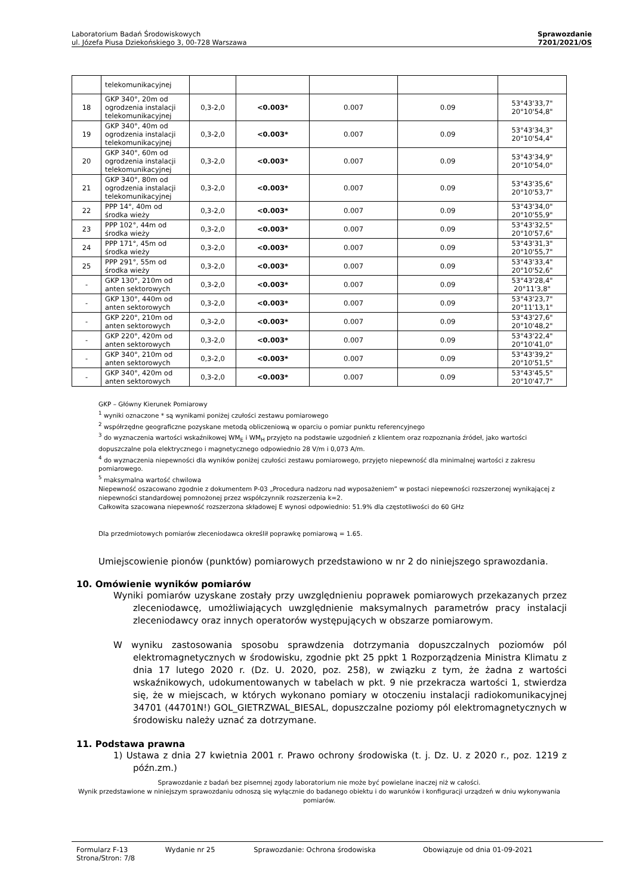Laboratorium Badań Środowiskowych
ul. Józefa Piusa Dziekońskiego 3, 00-728 Warszawa
Sprawozdanie
7201/2021/OS
| | telekomunikacyjnej | | | | | |
| 18 | GKP 340°, 20m od ogrodzenia instalacji telekomunikacyjnej | 0,3-2,0 | <0.003* | 0.007 | 0.09 | 53°43'33,7" 20°10'54,8" |
| 19 | GKP 340°, 40m od ogrodzenia instalacji telekomunikacyjnej | 0,3-2,0 | <0.003* | 0.007 | 0.09 | 53°43'34,3" 20°10'54,4" |
| 20 | GKP 340°, 60m od ogrodzenia instalacji telekomunikacyjnej | 0,3-2,0 | <0.003* | 0.007 | 0.09 | 53°43'34,9" 20°10'54,0" |
| 21 | GKP 340°, 80m od ogrodzenia instalacji telekomunikacyjnej | 0,3-2,0 | <0.003* | 0.007 | 0.09 | 53°43'35,6" 20°10'53,7" |
| 22 | PPP 14°, 40m od środka wieży | 0,3-2,0 | <0.003* | 0.007 | 0.09 | 53°43'34,0" 20°10'55,9" |
| 23 | PPP 102°, 44m od środka wieży | 0,3-2,0 | <0.003* | 0.007 | 0.09 | 53°43'32,5" 20°10'57,6" |
| 24 | PPP 171°, 45m od środka wieży | 0,3-2,0 | <0.003* | 0.007 | 0.09 | 53°43'31,3" 20°10'55,7" |
| 25 | PPP 291°, 55m od środka wieży | 0,3-2,0 | <0.003* | 0.007 | 0.09 | 53°43'33,4" 20°10'52,6" |
| - | GKP 130°, 210m od anten sektorowych | 0,3-2,0 | <0.003* | 0.007 | 0.09 | 53°43'28,4" 20°11'3,8" |
| - | GKP 130°, 440m od anten sektorowych | 0,3-2,0 | <0.003* | 0.007 | 0.09 | 53°43'23,7" 20°11'13,1" |
| - | GKP 220°, 210m od anten sektorowych | 0,3-2,0 | <0.003* | 0.007 | 0.09 | 53°43'27,6" 20°10'48,2" |
| - | GKP 220°, 420m od anten sektorowych | 0,3-2,0 | <0.003* | 0.007 | 0.09 | 53°43'22,4" 20°10'41,0" |
| - | GKP 340°, 210m od anten sektorowych | 0,3-2,0 | <0.003* | 0.007 | 0.09 | 53°43'39,2" 20°10'51,5" |
| - | GKP 340°, 420m od anten sektorowych | 0,3-2,0 | <0.003* | 0.007 | 0.09 | 53°43'45,5" 20°10'47,7" |
GKP – Główny Kierunek Pomiarowy
<sup>1</sup> wyniki oznaczone * są wynikami poniżej czułości zestawu pomiarowego
<sup>2</sup> współrzędne geograficzne pozyskane metodą obliczeniową w oparciu o pomiar punktu referencyjnego
<sup>3</sup> do wyznaczenia wartości wskaźnikowej WM<sub>E</sub> i WM<sub>H</sub> przyjęto na podstawie uzgodnień z klientem oraz rozpoznania źródeł, jako wartości dopuszczalne pola elektrycznego i magnetycznego odpowiednio 28 V/m i 0,073 A/m.
<sup>4</sup> do wyznaczenia niepewności dla wyników poniżej czułości zestawu pomiarowego, przyjęto niepewność dla minimalnej wartości z zakresu pomiarowego.
<sup>5</sup> maksymalna wartość chwilowa
Niepewność oszacowano zgodnie z dokumentem P-03 „Procedura nadzoru nad wyposażeniem” w postaci niepewności rozszerzonej wynikającej z niepewności standardowej pomnożonej przez współczynnik rozszerzenia k=2.
Całkowita szacowana niepewność rozszerzona składowej E wynosi odpowiednio: 51.9% dla częstotliwości do 60 GHz
Dla przedmiotowych pomiarów zleceniodawca określił poprawkę pomiarową = 1.65.
Umiejscowienie pionów (punktów) pomiarowych przedstawiono w nr 2 do niniejszego sprawozdania.
10. Omówienie wyników pomiarów
Wyniki pomiarów uzyskane zostały przy uwzględnieniu poprawek pomiarowych przekazanych przez zleceniodawcę, umożliwiających uwzględnienie maksymalnych parametrów pracy instalacji zleceniodawcy oraz innych operatorów występujących w obszarze pomiarowym.
W wyniku zastosowania sposobu sprawdzenia dotrzymania dopuszczalnych poziomów pól elektromagnetycznych w środowisku, zgodnie pkt 25 ppkt 1 Rozporządzenia Ministra Klimatu z dnia 17 lutego 2020 r. (Dz. U. 2020, poz. 258), w związku z tym, że żadna z wartości wskaźnikowych, udokumentowanych w tabelach w pkt. 9 nie przekracza wartości 1, stwierdza się, że w miejscach, w których wykonano pomiary w otoczeniu instalacji radiokomunikacyjnej 34701 (44701N!) GOL_GIETRZWAL_BIESAL, dopuszczalne poziomy pól elektromagnetycznych w środowisku należy uznać za dotrzymane.
11. Podstawa prawna
1) Ustawa z dnia 27 kwietnia 2001 r. Prawo ochrony środowiska (t. j. Dz. U. z 2020 r., poz. 1219 z późn.zm.)
Sprawozdanie z badań bez pisemnej zgody laboratorium nie może być powielane inaczej niż w całości.
Wynik przedstawione w niniejszym sprawozdaniu odnoszą się wyłącznie do badanego obiektu i do warunków i konfiguracji urządzeń w dniu wykonywania pomiarów.
Formularz F-13 Wydanie nr 25 Sprawozdanie: Ochrona środowiska Obowiązuje od dnia 01-09-2021
Strona/Stron: 7/8